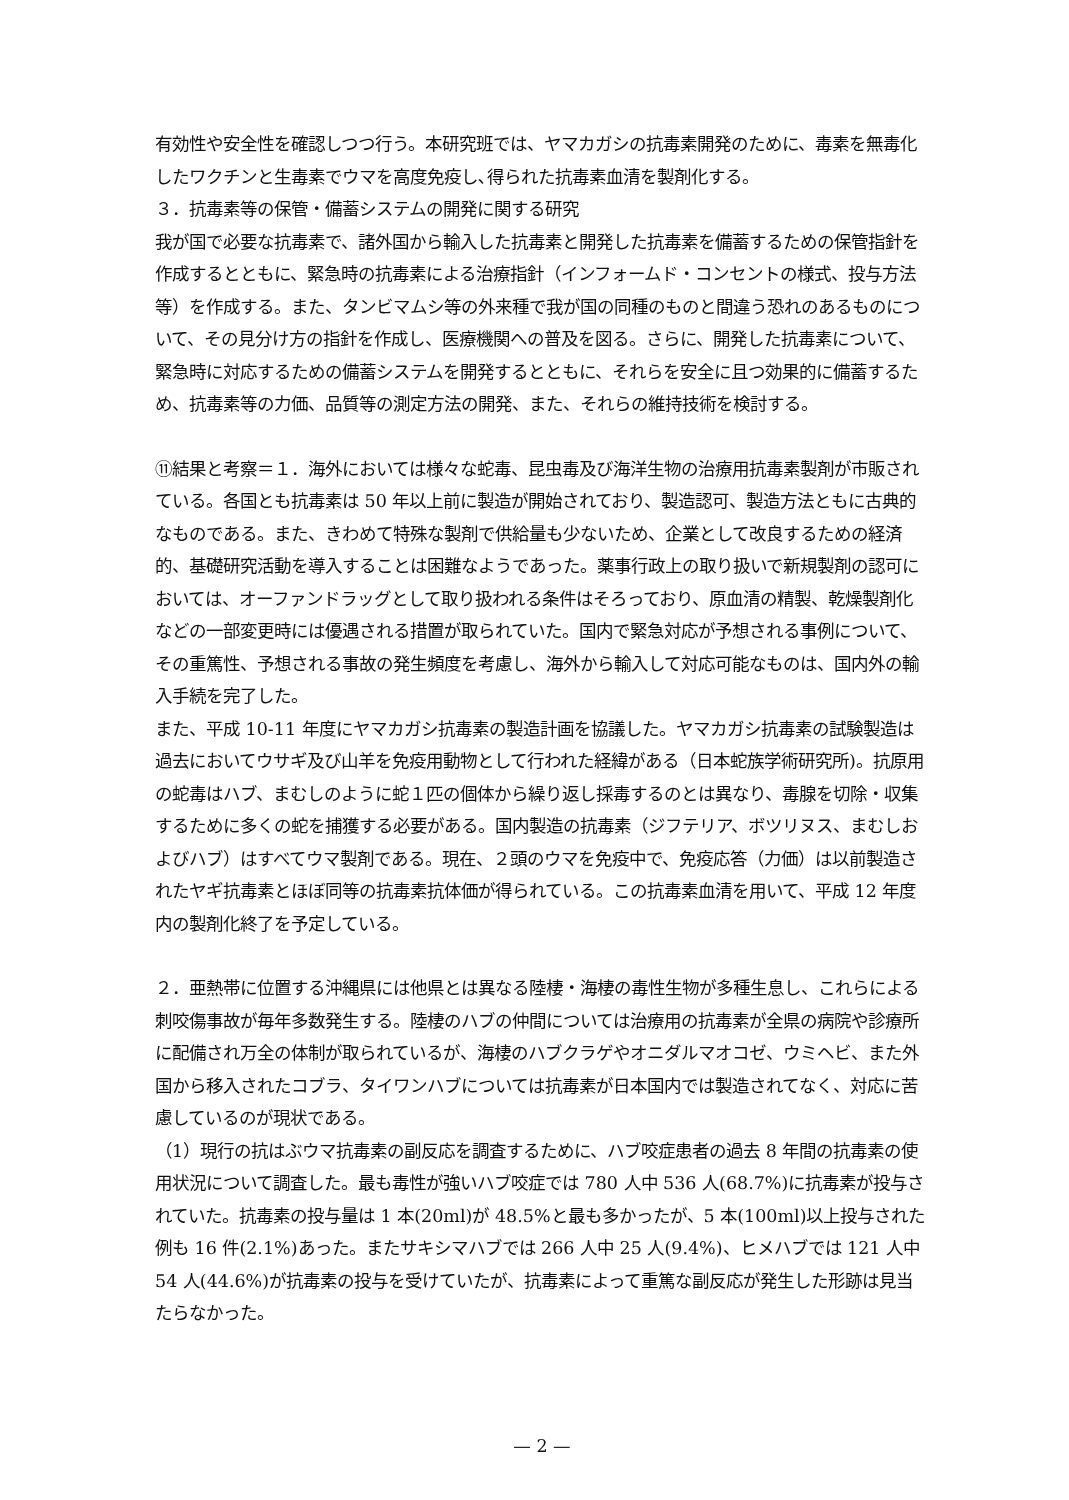有効性や安全性を確認しつつ行う。本研究班では、ヤマカガシの抗毒素開発のために、毒素を無毒化したワクチンと生毒素でウマを高度免疫し､得られた抗毒素血清を製剤化する。
３．抗毒素等の保管・備蓄システムの開発に関する研究
我が国で必要な抗毒素で、諸外国から輸入した抗毒素と開発した抗毒素を備蓄するための保管指針を作成するとともに、緊急時の抗毒素による治療指針（インフォームド・コンセントの様式、投与方法等）を作成する。また、タンビマムシ等の外来種で我が国の同種のものと間違う恐れのあるものについて、その見分け方の指針を作成し、医療機関への普及を図る。さらに、開発した抗毒素について、緊急時に対応するための備蓄システムを開発するとともに、それらを安全に且つ効果的に備蓄するため、抗毒素等の力価、品質等の測定方法の開発、また、それらの維持技術を検討する。
⑪結果と考察＝１．海外においては様々な蛇毒、昆虫毒及び海洋生物の治療用抗毒素製剤が市販されている。各国とも抗毒素は 50 年以上前に製造が開始されており、製造認可、製造方法ともに古典的なものである。また、きわめて特殊な製剤で供給量も少ないため、企業として改良するための経済的、基礎研究活動を導入することは困難なようであった。薬事行政上の取り扱いで新規製剤の認可においては、オーファンドラッグとして取り扱われる条件はそろっており、原血清の精製、乾燥製剤化などの一部変更時には優遇される措置が取られていた。国内で緊急対応が予想される事例について、その重篤性、予想される事故の発生頻度を考慮し、海外から輸入して対応可能なものは、国内外の輸入手続を完了した。
また、平成 10-11 年度にヤマカガシ抗毒素の製造計画を協議した。ヤマカガシ抗毒素の試験製造は過去においてウサギ及び山羊を免疫用動物として行われた経緯がある（日本蛇族学術研究所)。抗原用の蛇毒はハブ、まむしのように蛇１匹の個体から繰り返し採毒するのとは異なり、毒腺を切除・収集するために多くの蛇を捕獲する必要がある。国内製造の抗毒素（ジフテリア、ボツリヌス、まむしおよびハブ）はすべてウマ製剤である。現在、２頭のウマを免疫中で、免疫応答（力価）は以前製造されたヤギ抗毒素とほぼ同等の抗毒素抗体価が得られている。この抗毒素血清を用いて、平成 12 年度内の製剤化終了を予定している。
２．亜熱帯に位置する沖縄県には他県とは異なる陸棲・海棲の毒性生物が多種生息し、これらによる刺咬傷事故が毎年多数発生する。陸棲のハブの仲間については治療用の抗毒素が全県の病院や診療所に配備され万全の体制が取られているが、海棲のハブクラゲやオニダルマオコゼ、ウミヘビ、また外国から移入されたコブラ、タイワンハブについては抗毒素が日本国内では製造されてなく、対応に苦慮しているのが現状である。
（1）現行の抗はぶウマ抗毒素の副反応を調査するために、ハブ咬症患者の過去 8 年間の抗毒素の使用状況について調査した。最も毒性が強いハブ咬症では 780 人中 536 人(68.7%)に抗毒素が投与されていた。抗毒素の投与量は 1 本(20ml)が 48.5%と最も多かったが、5 本(100ml)以上投与された例も 16 件(2.1%)あった。またサキシマハブでは 266 人中 25 人(9.4%)、ヒメハブでは 121 人中 54 人(44.6%)が抗毒素の投与を受けていたが、抗毒素によって重篤な副反応が発生した形跡は見当たらなかった。
— 2 —